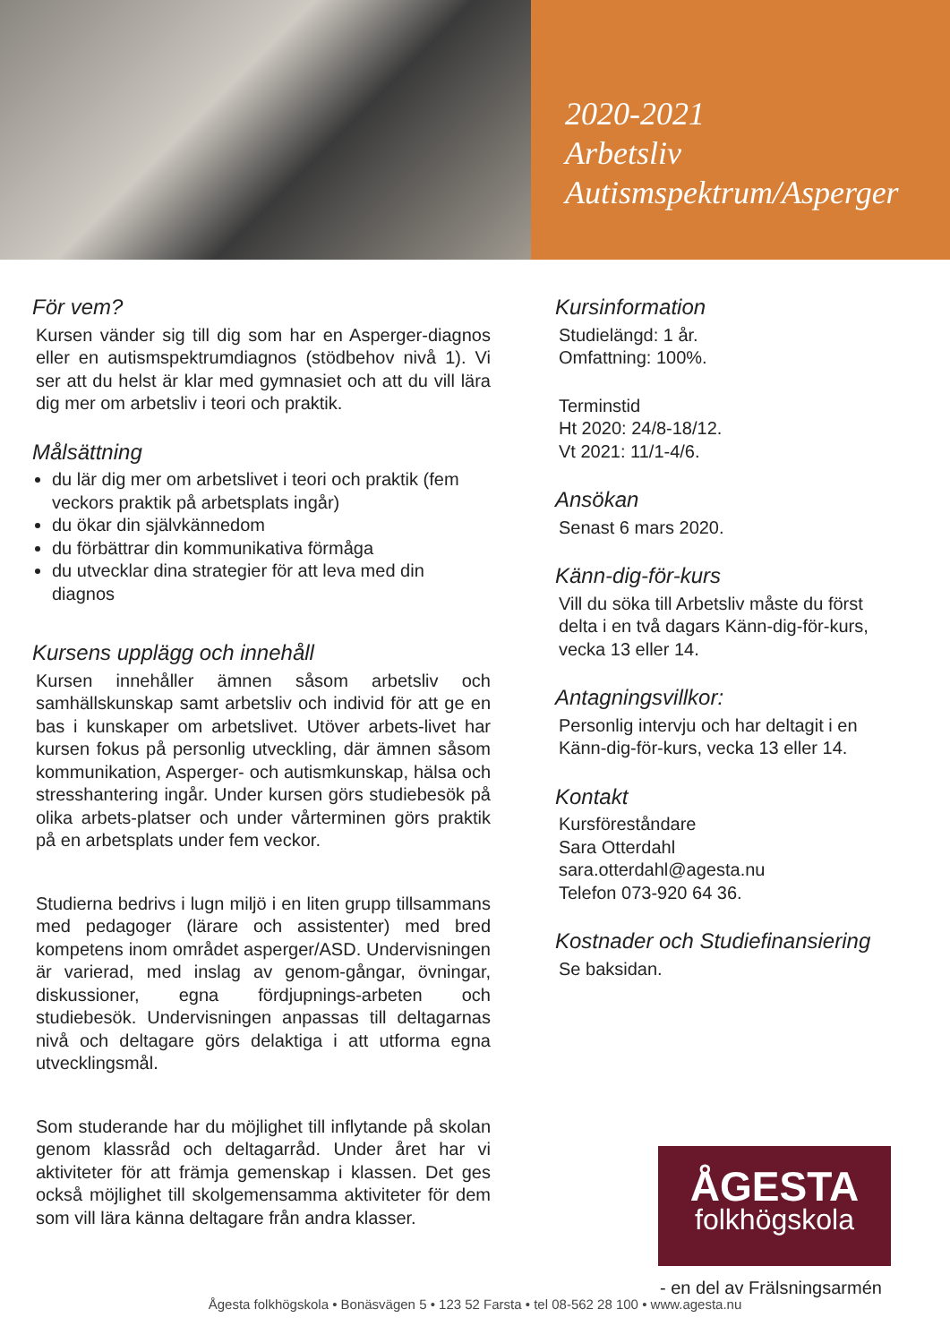2020-2021
Arbetsliv
Autismspektrum/Asperger
För vem?
Kursen vänder sig till dig som har en Asperger-diagnos eller en autismspektrumdiagnos (stödbehov nivå 1). Vi ser att du helst är klar med gymnasiet och att du vill lära dig mer om arbetsliv i teori och praktik.
Målsättning
du lär dig mer om arbetslivet i teori och praktik (fem veckors praktik på arbetsplats ingår)
du ökar din självkännedom
du förbättrar din kommunikativa förmåga
du utvecklar dina strategier för att leva med din diagnos
Kursens upplägg och innehåll
Kursen innehåller ämnen såsom arbetsliv och samhällskunskap samt arbetsliv och individ för att ge en bas i kunskaper om arbetslivet. Utöver arbets-livet har kursen fokus på personlig utveckling, där ämnen såsom kommunikation, Asperger- och autismkunskap, hälsa och stresshantering ingår. Under kursen görs studiebesök på olika arbets-platser och under vårterminen görs praktik på en arbetsplats under fem veckor.
Studierna bedrivs i lugn miljö i en liten grupp tillsammans med pedagoger (lärare och assistenter) med bred kompetens inom området asperger/ASD. Undervisningen är varierad, med inslag av genom-gångar, övningar, diskussioner, egna fördjupnings-arbeten och studiebesök. Undervisningen anpassas till deltagarnas nivå och deltagare görs delaktiga i att utforma egna utvecklingsmål.
Som studerande har du möjlighet till inflytande på skolan genom klassråd och deltagarråd. Under året har vi aktiviteter för att främja gemenskap i klassen. Det ges också möjlighet till skolgemensamma aktiviteter för dem som vill lära känna deltagare från andra klasser.
Kursinformation
Studielängd: 1 år.
Omfattning: 100%.
Terminstid
Ht 2020: 24/8-18/12.
Vt 2021: 11/1-4/6.
Ansökan
Senast 6 mars 2020.
Känn-dig-för-kurs
Vill du söka till Arbetsliv måste du först delta i en två dagars Känn-dig-för-kurs, vecka 13 eller 14.
Antagningsvillkor:
Personlig intervju och har deltagit i en Känn-dig-för-kurs, vecka 13 eller 14.
Kontakt
Kursföreståndare
Sara Otterdahl
sara.otterdahl@agesta.nu
Telefon 073-920 64 36.
Kostnader och Studiefinansiering
Se baksidan.
ÅGESTA
folkhögskola
- en del av Frälsningsarmén
Ågesta folkhögskola • Bonäsvägen 5 • 123 52 Farsta • tel 08-562 28 100 • www.agesta.nu